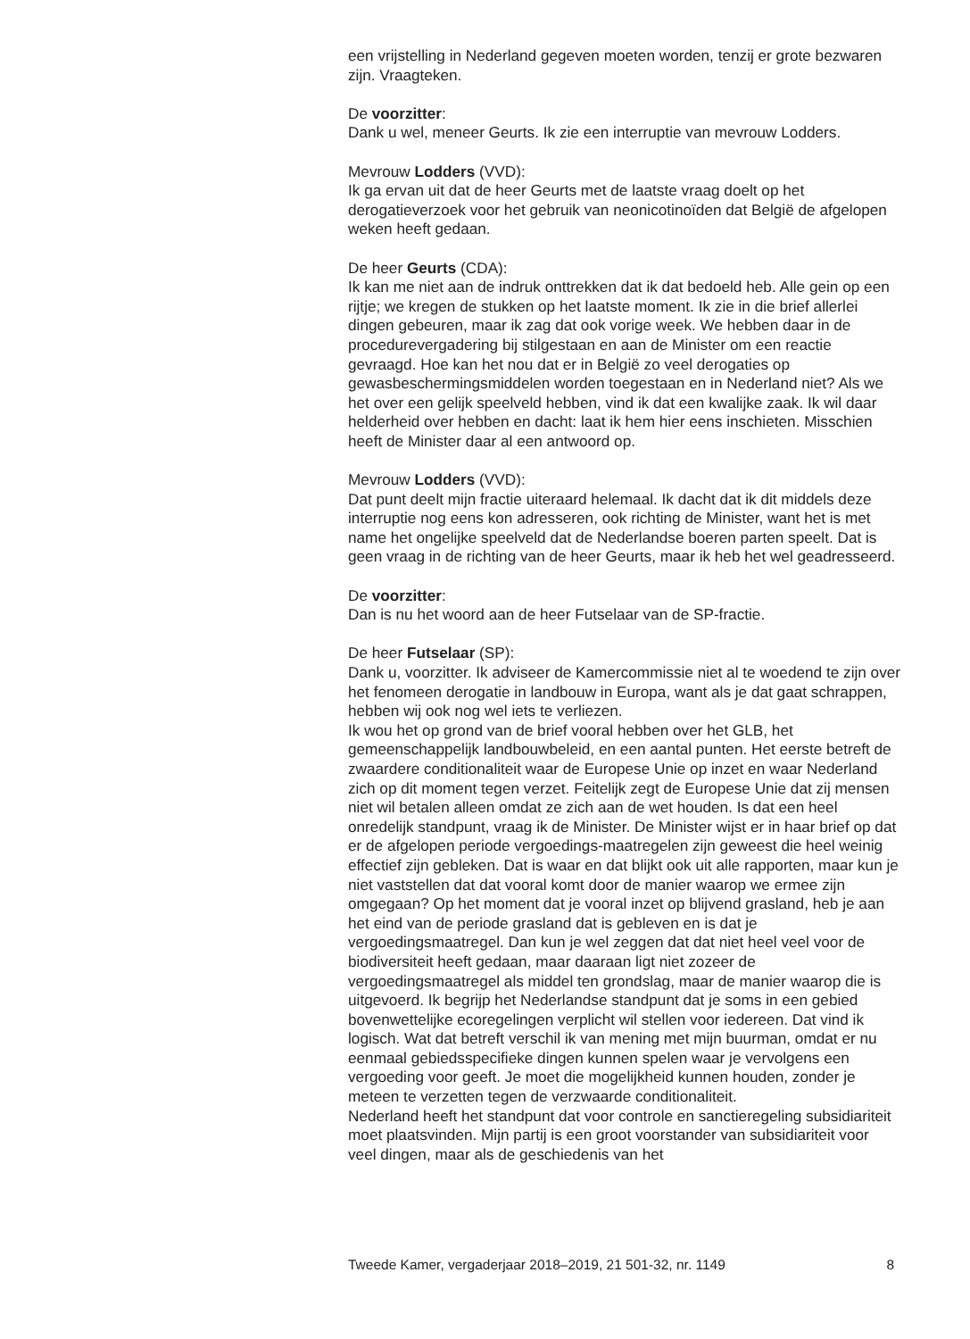een vrijstelling in Nederland gegeven moeten worden, tenzij er grote bezwaren zijn. Vraagteken.
De voorzitter:
Dank u wel, meneer Geurts. Ik zie een interruptie van mevrouw Lodders.
Mevrouw Lodders (VVD):
Ik ga ervan uit dat de heer Geurts met de laatste vraag doelt op het derogatieverzoek voor het gebruik van neonicotinoïden dat België de afgelopen weken heeft gedaan.
De heer Geurts (CDA):
Ik kan me niet aan de indruk onttrekken dat ik dat bedoeld heb. Alle gein op een rijtje; we kregen de stukken op het laatste moment. Ik zie in die brief allerlei dingen gebeuren, maar ik zag dat ook vorige week. We hebben daar in de procedurevergadering bij stilgestaan en aan de Minister om een reactie gevraagd. Hoe kan het nou dat er in België zo veel derogaties op gewasbeschermingsmiddelen worden toegestaan en in Nederland niet? Als we het over een gelijk speelveld hebben, vind ik dat een kwalijke zaak. Ik wil daar helderheid over hebben en dacht: laat ik hem hier eens inschieten. Misschien heeft de Minister daar al een antwoord op.
Mevrouw Lodders (VVD):
Dat punt deelt mijn fractie uiteraard helemaal. Ik dacht dat ik dit middels deze interruptie nog eens kon adresseren, ook richting de Minister, want het is met name het ongelijke speelveld dat de Nederlandse boeren parten speelt. Dat is geen vraag in de richting van de heer Geurts, maar ik heb het wel geadresseerd.
De voorzitter:
Dan is nu het woord aan de heer Futselaar van de SP-fractie.
De heer Futselaar (SP):
Dank u, voorzitter. Ik adviseer de Kamercommissie niet al te woedend te zijn over het fenomeen derogatie in landbouw in Europa, want als je dat gaat schrappen, hebben wij ook nog wel iets te verliezen.
Ik wou het op grond van de brief vooral hebben over het GLB, het gemeenschappelijk landbouwbeleid, en een aantal punten. Het eerste betreft de zwaardere conditionaliteit waar de Europese Unie op inzet en waar Nederland zich op dit moment tegen verzet. Feitelijk zegt de Europese Unie dat zij mensen niet wil betalen alleen omdat ze zich aan de wet houden. Is dat een heel onredelijk standpunt, vraag ik de Minister. De Minister wijst er in haar brief op dat er de afgelopen periode vergoedings-maatregelen zijn geweest die heel weinig effectief zijn gebleken. Dat is waar en dat blijkt ook uit alle rapporten, maar kun je niet vaststellen dat dat vooral komt door de manier waarop we ermee zijn omgegaan? Op het moment dat je vooral inzet op blijvend grasland, heb je aan het eind van de periode grasland dat is gebleven en is dat je vergoedingsmaatregel. Dan kun je wel zeggen dat dat niet heel veel voor de biodiversiteit heeft gedaan, maar daaraan ligt niet zozeer de vergoedingsmaatregel als middel ten grondslag, maar de manier waarop die is uitgevoerd. Ik begrijp het Nederlandse standpunt dat je soms in een gebied bovenwettelijke ecoregelingen verplicht wil stellen voor iedereen. Dat vind ik logisch. Wat dat betreft verschil ik van mening met mijn buurman, omdat er nu eenmaal gebiedsspecifieke dingen kunnen spelen waar je vervolgens een vergoeding voor geeft. Je moet die mogelijkheid kunnen houden, zonder je meteen te verzetten tegen de verzwaarde conditionaliteit.
Nederland heeft het standpunt dat voor controle en sanctieregeling subsidiariteit moet plaatsvinden. Mijn partij is een groot voorstander van subsidiariteit voor veel dingen, maar als de geschiedenis van het
Tweede Kamer, vergaderjaar 2018–2019, 21 501-32, nr. 1149 8